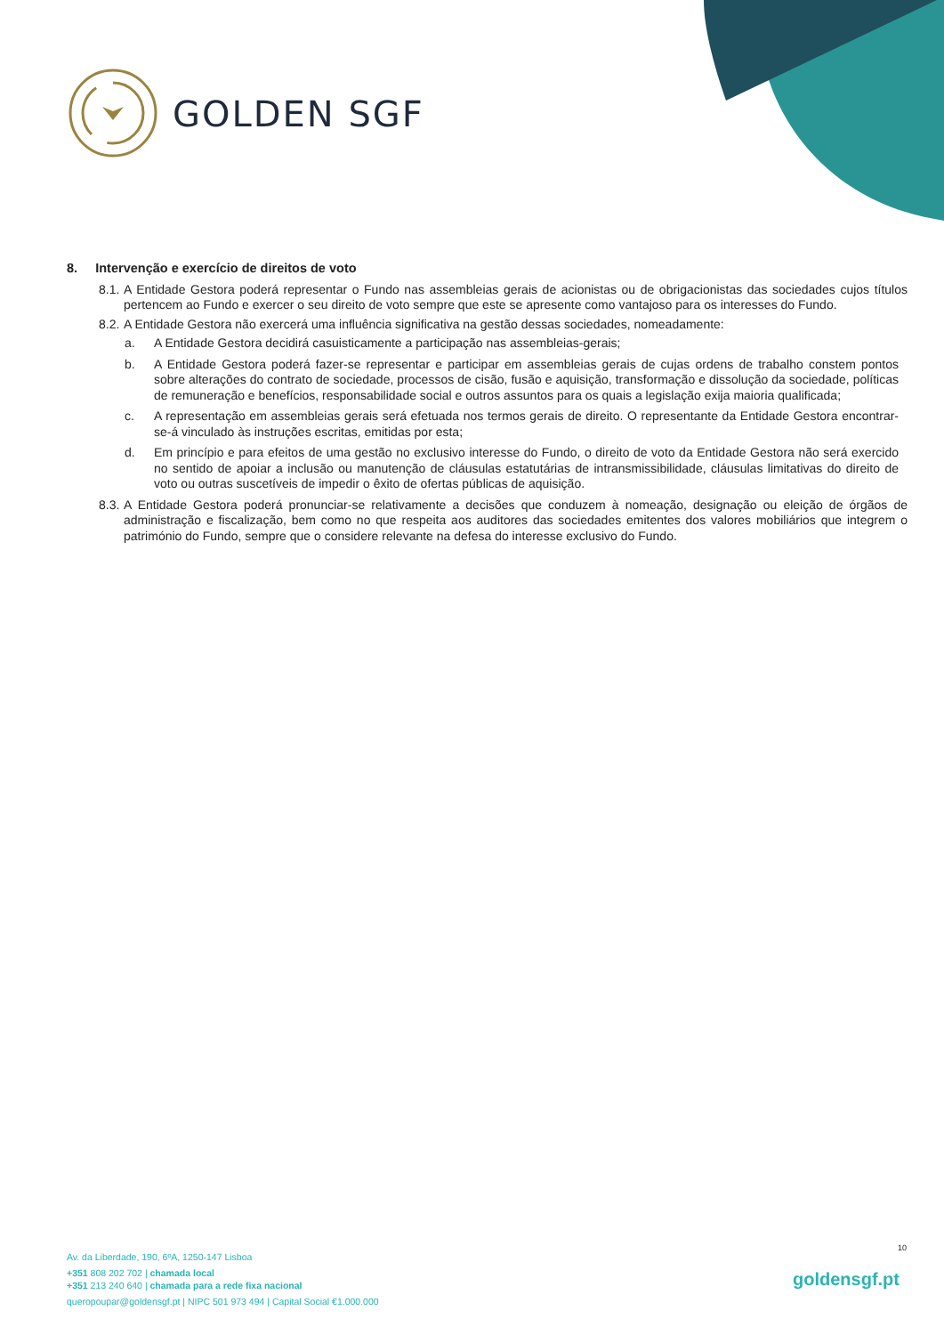GOLDEN SGF
8. Intervenção e exercício de direitos de voto
8.1. A Entidade Gestora poderá representar o Fundo nas assembleias gerais de acionistas ou de obrigacionistas das sociedades cujos títulos pertencem ao Fundo e exercer o seu direito de voto sempre que este se apresente como vantajoso para os interesses do Fundo.
8.2. A Entidade Gestora não exercerá uma influência significativa na gestão dessas sociedades, nomeadamente:
a. A Entidade Gestora decidirá casuisticamente a participação nas assembleias-gerais;
b. A Entidade Gestora poderá fazer-se representar e participar em assembleias gerais de cujas ordens de trabalho constem pontos sobre alterações do contrato de sociedade, processos de cisão, fusão e aquisição, transformação e dissolução da sociedade, políticas de remuneração e benefícios, responsabilidade social e outros assuntos para os quais a legislação exija maioria qualificada;
c. A representação em assembleias gerais será efetuada nos termos gerais de direito. O representante da Entidade Gestora encontrar-se-á vinculado às instruções escritas, emitidas por esta;
d. Em princípio e para efeitos de uma gestão no exclusivo interesse do Fundo, o direito de voto da Entidade Gestora não será exercido no sentido de apoiar a inclusão ou manutenção de cláusulas estatutárias de intransmissibilidade, cláusulas limitativas do direito de voto ou outras suscetíveis de impedir o êxito de ofertas públicas de aquisição.
8.3. A Entidade Gestora poderá pronunciar-se relativamente a decisões que conduzem à nomeação, designação ou eleição de órgãos de administração e fiscalização, bem como no que respeita aos auditores das sociedades emitentes dos valores mobiliários que integrem o património do Fundo, sempre que o considere relevante na defesa do interesse exclusivo do Fundo.
10
Av. da Liberdade, 190, 6ºA, 1250-147 Lisboa
+351 808 202 702 | chamada local
+351 213 240 640 | chamada para a rede fixa nacional
queropoupar@goldensgf.pt | NIPC 501 973 494 | Capital Social €1.000.000
goldensgf.pt